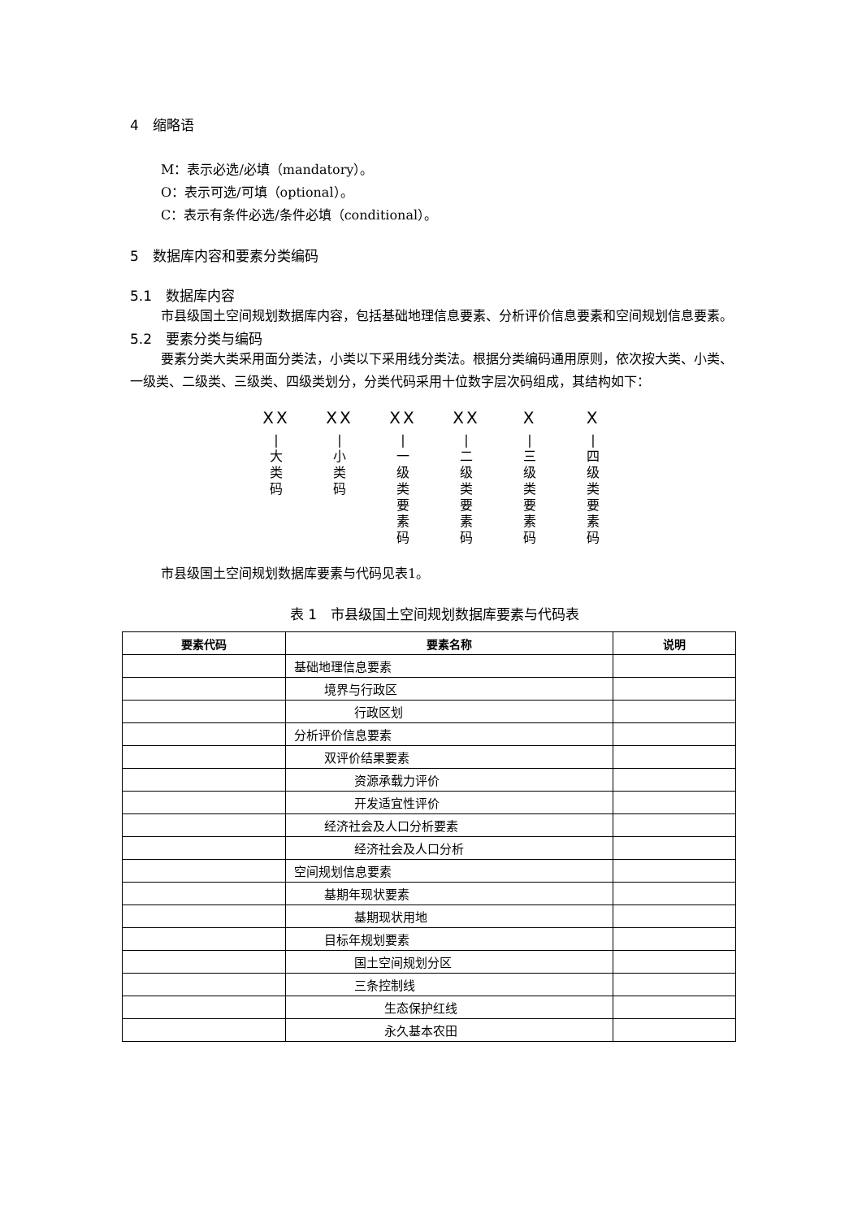4　缩略语
M：表示必选/必填（mandatory）。
O：表示可选/可填（optional）。
C：表示有条件必选/条件必填（conditional）。
5　数据库内容和要素分类编码
5.1　数据库内容
市县级国土空间规划数据库内容，包括基础地理信息要素、分析评价信息要素和空间规划信息要素。
5.2　要素分类与编码
要素分类大类采用面分类法，小类以下采用线分类法。根据分类编码通用原则，依次按大类、小类、一级类、二级类、三级类、四级类划分，分类代码采用十位数字层次码组成，其结构如下：
XX
|
大类码
XX
|
小类码
XX
|
一级类要素码
XX
|
二级类要素码
X
|
三级类要素码
X
|
四级类要素码
市县级国土空间规划数据库要素与代码见表1。
表 1　市县级国土空间规划数据库要素与代码表
| 要素代码 | 要素名称 | 说明 |
| --- | --- | --- |
| | 基础地理信息要素 | |
| | 境界与行政区 | |
| | 行政区划 | |
| | 分析评价信息要素 | |
| | 双评价结果要素 | |
| | 资源承载力评价 | |
| | 开发适宜性评价 | |
| | 经济社会及人口分析要素 | |
| | 经济社会及人口分析 | |
| | 空间规划信息要素 | |
| | 基期年现状要素 | |
| | 基期现状用地 | |
| | 目标年规划要素 | |
| | 国土空间规划分区 | |
| | 三条控制线 | |
| | 生态保护红线 | |
| | 永久基本农田 | |